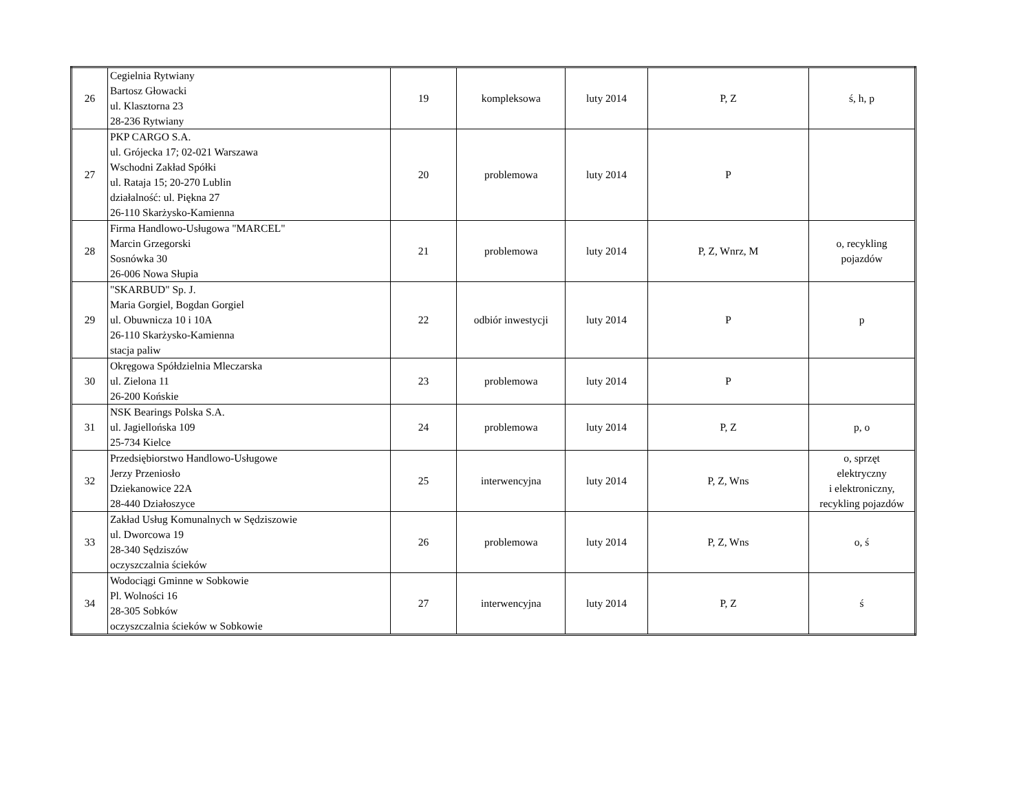| 26 | Cegielnia Rytwiany Bartosz Głowacki ul. Klasztorna 23 28-236 Rytwiany | 19 | kompleksowa | luty 2014 | P, Z | ś, h, p |
| 27 | PKP CARGO S.A. ul. Grójecka 17; 02-021 Warszawa Wschodni Zakład Spółki ul. Rataja 15; 20-270 Lublin działalność: ul. Piękna 27 26-110 Skarżysko-Kamienna | 20 | problemowa | luty 2014 | P | |
| 28 | Firma Handlowo-Usługowa "MARCEL" Marcin Grzegorski Sosnówka 30 26-006 Nowa Słupia | 21 | problemowa | luty 2014 | P, Z, Wnrz, M | o, recykling pojazdów |
| 29 | "SKARBUD" Sp. J. Maria Gorgiel, Bogdan Gorgiel ul. Obuwnicza 10 i 10A 26-110 Skarżysko-Kamienna stacja paliw | 22 | odbiór inwestycji | luty 2014 | P | p |
| 30 | Okręgowa Spółdzielnia Mleczarska ul. Zielona 11 26-200 Końskie | 23 | problemowa | luty 2014 | P | |
| 31 | NSK Bearings Polska S.A. ul. Jagiellońska 109 25-734 Kielce | 24 | problemowa | luty 2014 | P, Z | p, o |
| 32 | Przedsiębiorstwo Handlowo-Usługowe Jerzy Przeniosło Dziekanowice 22A 28-440 Działoszyce | 25 | interwencyjna | luty 2014 | P, Z, Wns | o, sprzęt elektryczny i elektroniczny, recykling pojazdów |
| 33 | Zakład Usług Komunalnych w Sędziszowie ul. Dworcowa 19 28-340 Sędziszów oczyszczalnia ścieków | 26 | problemowa | luty 2014 | P, Z, Wns | o, ś |
| 34 | Wodociągi Gminne w Sobkowie Pl. Wolności 16 28-305 Sobków oczyszczalnia ścieków w Sobkowie | 27 | interwencyjna | luty 2014 | P, Z | ś |